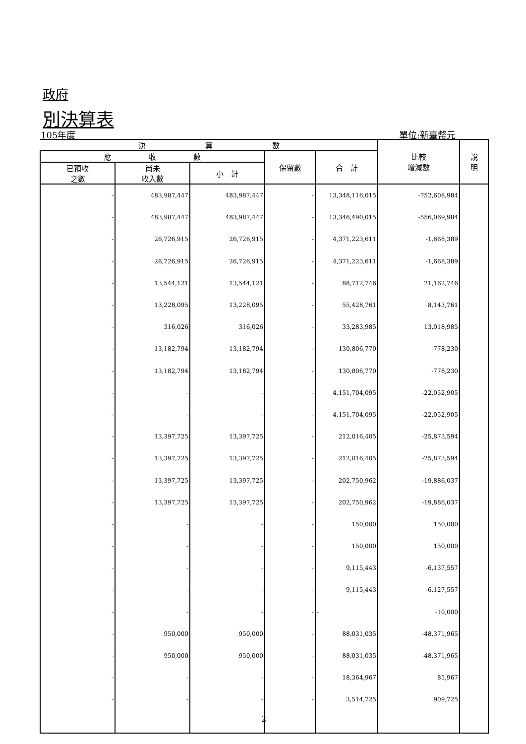政府
別決算表
105年度 單位:新臺幣元
| 決 算 數 | | | | | 比較 增減數 | 說 明 |
| --- | --- | --- | --- | --- | --- | --- |
| 應 收 數 | | | 保留數 | 合 計 | | |
| 已預收 之數 | 尚未 收入數 | 小 計 | | | | |
| - | 483,987,447 | 483,987,447 | - | 13,348,116,015 | -752,608,984 | |
| - | 483,987,447 | 483,987,447 | - | 13,346,490,015 | -556,069,984 | |
| - | 26,726,915 | 26,726,915 | - | 4,371,223,611 | -1,668,389 | |
| - | 26,726,915 | 26,726,915 | - | 4,371,223,611 | -1,668,389 | |
| - | 13,544,121 | 13,544,121 | - | 88,712,746 | 21,162,746 | |
| - | 13,228,095 | 13,228,095 | - | 55,428,761 | 8,143,761 | |
| - | 316,026 | 316,026 | - | 33,283,985 | 13,018,985 | |
| - | 13,182,794 | 13,182,794 | - | 130,806,770 | -778,230 | |
| - | 13,182,794 | 13,182,794 | - | 130,806,770 | -778,230 | |
| - | - | - | - | 4,151,704,095 | -22,052,905 | |
| - | - | - | - | 4,151,704,095 | -22,052,905 | |
| - | 13,397,725 | 13,397,725 | - | 212,016,405 | -25,873,594 | |
| - | 13,397,725 | 13,397,725 | - | 212,016,405 | -25,873,594 | |
| - | 13,397,725 | 13,397,725 | - | 202,750,962 | -19,886,037 | |
| - | 13,397,725 | 13,397,725 | - | 202,750,962 | -19,886,037 | |
| - | - | - | - | 150,000 | 150,000 | |
| - | - | - | - | 150,000 | 150,000 | |
| - | - | - | - | 9,115,443 | -6,137,557 | |
| - | - | - | - | 9,115,443 | -6,127,557 | |
| - | - | - | - | - | -10,000 | |
| - | 950,000 | 950,000 | - | 88,031,035 | -48,371,965 | |
| - | 950,000 | 950,000 | - | 88,031,035 | -48,371,965 | |
| - | - | - | - | 18,364,967 | 85,967 | |
| - | - | - | - | 3,514,725 | 909,725 | |
2